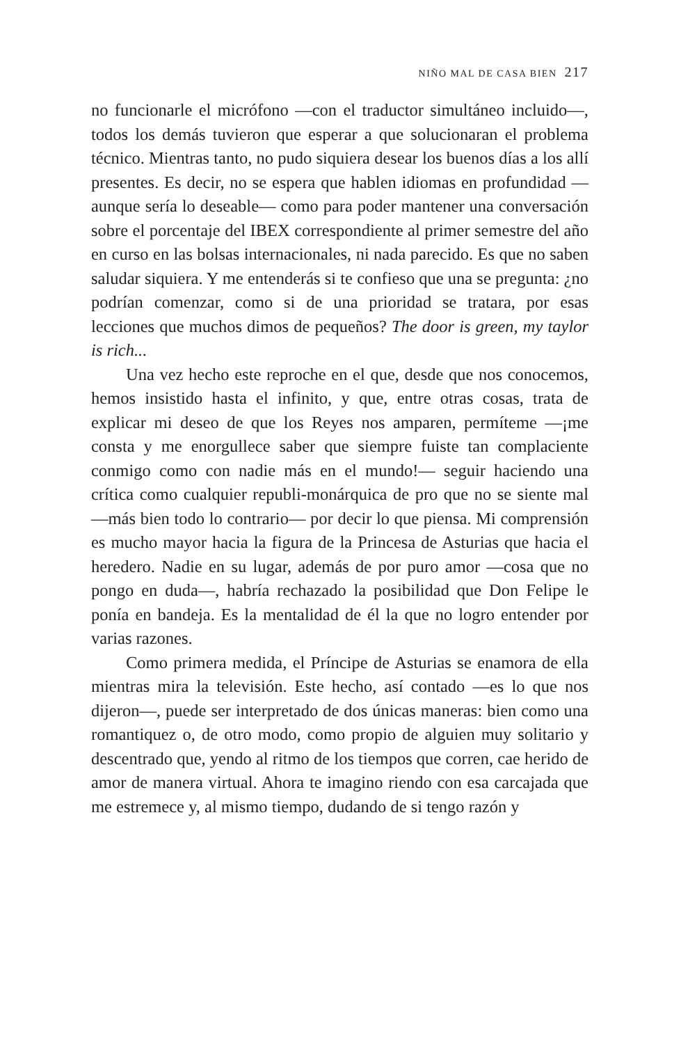NIÑO MAL DE CASA BIEN 217
no funcionarle el micrófono —con el traductor simultáneo incluido—, todos los demás tuvieron que esperar a que solucionaran el problema técnico. Mientras tanto, no pudo siquiera desear los buenos días a los allí presentes. Es decir, no se espera que hablen idiomas en profundidad —aunque sería lo deseable— como para poder mantener una conversación sobre el porcentaje del IBEX correspondiente al primer semestre del año en curso en las bolsas internacionales, ni nada parecido. Es que no saben saludar siquiera. Y me entenderás si te confieso que una se pregunta: ¿no podrían comenzar, como si de una prioridad se tratara, por esas lecciones que muchos dimos de pequeños? The door is green, my taylor is rich...
Una vez hecho este reproche en el que, desde que nos conocemos, hemos insistido hasta el infinito, y que, entre otras cosas, trata de explicar mi deseo de que los Reyes nos amparen, permíteme —¡me consta y me enorgullece saber que siempre fuiste tan complaciente conmigo como con nadie más en el mundo!— seguir haciendo una crítica como cualquier republi-monárquica de pro que no se siente mal —más bien todo lo contrario— por decir lo que piensa. Mi comprensión es mucho mayor hacia la figura de la Princesa de Asturias que hacia el heredero. Nadie en su lugar, además de por puro amor —cosa que no pongo en duda—, habría rechazado la posibilidad que Don Felipe le ponía en bandeja. Es la mentalidad de él la que no logro entender por varias razones.
Como primera medida, el Príncipe de Asturias se enamora de ella mientras mira la televisión. Este hecho, así contado —es lo que nos dijeron—, puede ser interpretado de dos únicas maneras: bien como una romantiquez o, de otro modo, como propio de alguien muy solitario y descentrado que, yendo al ritmo de los tiempos que corren, cae herido de amor de manera virtual. Ahora te imagino riendo con esa carcajada que me estremece y, al mismo tiempo, dudando de si tengo razón y